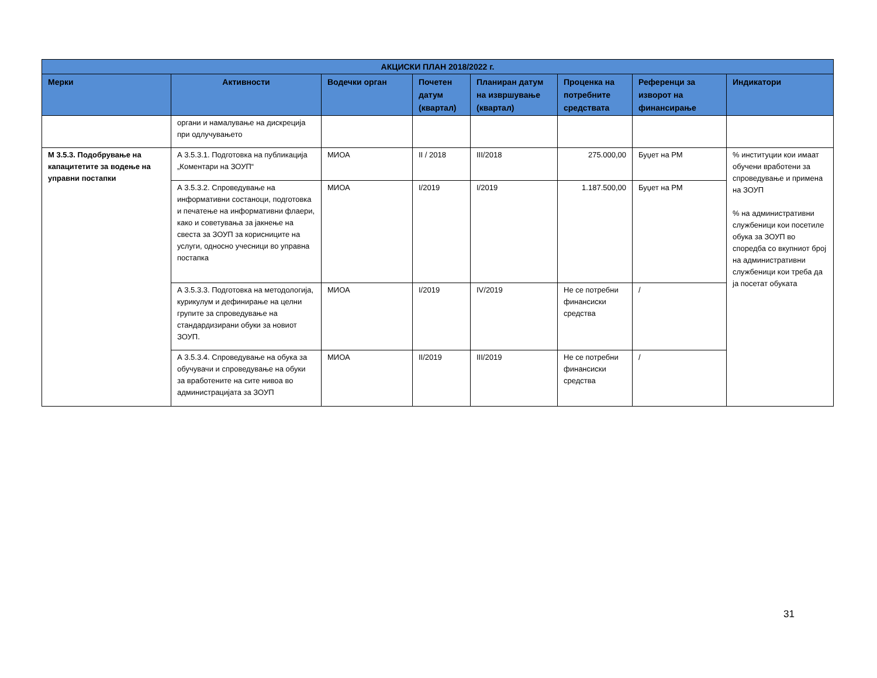| АКЦИСКИ ПЛАН 2018/2022 г. | | | | | | | |
| --- | --- | --- | --- | --- | --- | --- | --- |
| Мерки | Активности | Водечки орган | Почетен датум (квартал) | Планиран датум на извршување (квартал) | Проценка на потребните средствата | Референци за изворот на финансирање | Индикатори |
| | органи и намалување на дискреција при одлучувањето | | | | | | |
| М 3.5.3. Подобрување на капацитетите за водење на управни постапки | А 3.5.3.1. Подготовка на публикација „Коментари на ЗОУП“ | МИОА | II / 2018 | III/2018 | 275.000,00 | Буџет на РМ | % институции кои имаат обучени вработени за спроведување и примена на ЗОУП % на административни службеници кои посетиле обука за ЗОУП во споредба со вкупниот број на административни службеници кои треба да ја посетат обуката |
| | А 3.5.3.2. Спроведување на информативни состаноци, подготовка и печатење на информативни флаери, како и советувања за јакнење на свеста за ЗОУП за корисниците на услуги, односно учесници во управна постапка | МИОА | I/2019 | I/2019 | 1.187.500,00 | Буџет на РМ | |
| | А 3.5.3.3. Подготовка на методологија, курикулум и дефинирање на целни групите за спроведување на стандардизирани обуки за новиот ЗОУП. | МИОА | I/2019 | IV/2019 | Не се потребни финансиски средства | / | |
| | А 3.5.3.4. Спроведување на обука за обучувачи и спроведување на обуки за вработените на сите нивоа во администрацијата за ЗОУП | МИОА | II/2019 | III/2019 | Не се потребни финансиски средства | / | |
31